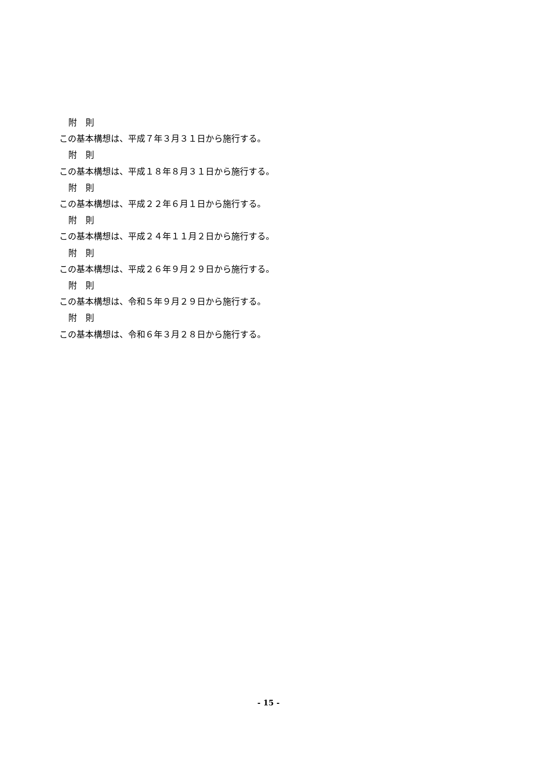附　則
この基本構想は、平成７年３月３１日から施行する。
附　則
この基本構想は、平成１８年８月３１日から施行する。
附　則
この基本構想は、平成２２年６月１日から施行する。
附　則
この基本構想は、平成２４年１１月２日から施行する。
附　則
この基本構想は、平成２６年９月２９日から施行する。
附　則
この基本構想は、令和５年９月２９日から施行する。
附　則
この基本構想は、令和６年３月２８日から施行する。
- 15 -